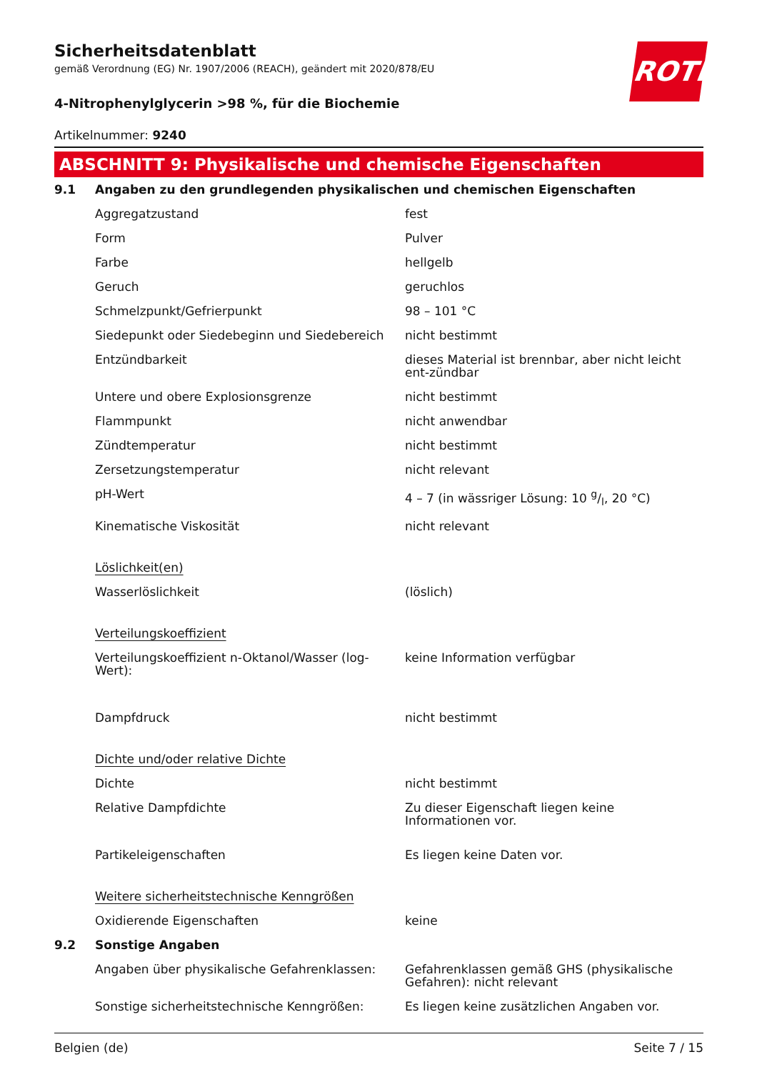ROTH
Sicherheitsdatenblatt
gemäß Verordnung (EG) Nr. 1907/2006 (REACH), geändert mit 2020/878/EU
4-Nitrophenylglycerin >98 %, für die Biochemie
Artikelnummer: 9240
ABSCHNITT 9: Physikalische und chemische Eigenschaften
| 9.1 | Angaben zu den grundlegenden physikalischen und chemischen Eigenschaften | |
| | Aggregatzustand | fest |
| | Form | Pulver |
| | Farbe | hellgelb |
| | Geruch | geruchlos |
| | Schmelzpunkt/Gefrierpunkt | 98 – 101 °C |
| | Siedepunkt oder Siedebeginn und Siedebereich | nicht bestimmt |
| | Entzündbarkeit | dieses Material ist brennbar, aber nicht leicht ent-zündbar |
| | Untere und obere Explosionsgrenze | nicht bestimmt |
| | Flammpunkt | nicht anwendbar |
| | Zündtemperatur | nicht bestimmt |
| | Zersetzungstemperatur | nicht relevant |
| | pH-Wert | 4 – 7 (in wässriger Lösung: 10 g/l, 20 °C) |
| | Kinematische Viskosität | nicht relevant |
| | Löslichkeit(en) | |
| | Wasserlöslichkeit | (löslich) |
| | Verteilungskoeffizient | |
| | Verteilungskoeffizient n-Oktanol/Wasser (log-Wert): | keine Information verfügbar |
| | Dampfdruck | nicht bestimmt |
| | Dichte und/oder relative Dichte | |
| | Dichte | nicht bestimmt |
| | Relative Dampfdichte | Zu dieser Eigenschaft liegen keine Informationen vor. |
| | Partikeleigenschaften | Es liegen keine Daten vor. |
| | Weitere sicherheitstechnische Kenngrößen | |
| | Oxidierende Eigenschaften | keine |
| 9.2 | Sonstige Angaben | |
| | Angaben über physikalische Gefahrenklassen: | Gefahrenklassen gemäß GHS (physikalische Gefahren): nicht relevant |
| | Sonstige sicherheitstechnische Kenngrößen: | Es liegen keine zusätzlichen Angaben vor. |
Belgien (de) Seite 7 / 15